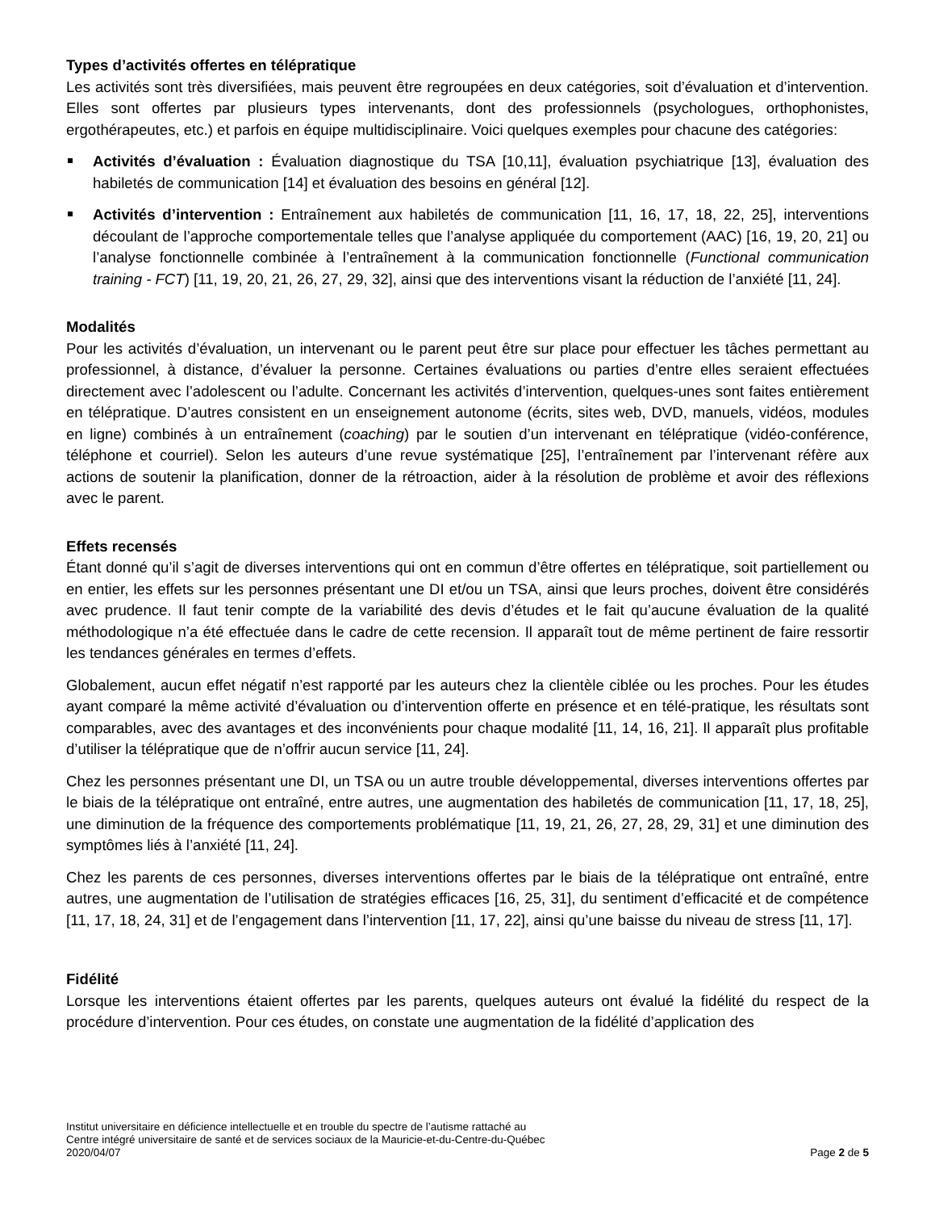Types d’activités offertes en télépratique
Les activités sont très diversifiées, mais peuvent être regroupées en deux catégories, soit d’évaluation et d’intervention. Elles sont offertes par plusieurs types intervenants, dont des professionnels (psychologues, orthophonistes, ergothérapeutes, etc.) et parfois en équipe multidisciplinaire. Voici quelques exemples pour chacune des catégories:
Activités d’évaluation : Évaluation diagnostique du TSA [10,11], évaluation psychiatrique [13], évaluation des habiletés de communication [14] et évaluation des besoins en général [12].
Activités d’intervention : Entraînement aux habiletés de communication [11, 16, 17, 18, 22, 25], interventions découlant de l’approche comportementale telles que l’analyse appliquée du comportement (AAC) [16, 19, 20, 21] ou l’analyse fonctionnelle combinée à l’entraînement à la communication fonctionnelle (Functional communication training - FCT) [11, 19, 20, 21, 26, 27, 29, 32], ainsi que des interventions visant la réduction de l’anxiété [11, 24].
Modalités
Pour les activités d’évaluation, un intervenant ou le parent peut être sur place pour effectuer les tâches permettant au professionnel, à distance, d’évaluer la personne. Certaines évaluations ou parties d’entre elles seraient effectuées directement avec l’adolescent ou l’adulte. Concernant les activités d’intervention, quelques-unes sont faites entièrement en télépratique. D’autres consistent en un enseignement autonome (écrits, sites web, DVD, manuels, vidéos, modules en ligne) combinés à un entraînement (coaching) par le soutien d’un intervenant en télépratique (vidéo-conférence, téléphone et courriel). Selon les auteurs d’une revue systématique [25], l’entraînement par l’intervenant réfère aux actions de soutenir la planification, donner de la rétroaction, aider à la résolution de problème et avoir des réflexions avec le parent.
Effets recensés
Étant donné qu’il s’agit de diverses interventions qui ont en commun d’être offertes en télépratique, soit partiellement ou en entier, les effets sur les personnes présentant une DI et/ou un TSA, ainsi que leurs proches, doivent être considérés avec prudence. Il faut tenir compte de la variabilité des devis d’études et le fait qu’aucune évaluation de la qualité méthodologique n’a été effectuée dans le cadre de cette recension. Il apparaît tout de même pertinent de faire ressortir les tendances générales en termes d’effets.
Globalement, aucun effet négatif n’est rapporté par les auteurs chez la clientèle ciblée ou les proches. Pour les études ayant comparé la même activité d’évaluation ou d’intervention offerte en présence et en télé-pratique, les résultats sont comparables, avec des avantages et des inconvénients pour chaque modalité [11, 14, 16, 21]. Il apparaît plus profitable d’utiliser la télépratique que de n’offrir aucun service [11, 24].
Chez les personnes présentant une DI, un TSA ou un autre trouble développemental, diverses interventions offertes par le biais de la télépratique ont entraîné, entre autres, une augmentation des habiletés de communication [11, 17, 18, 25], une diminution de la fréquence des comportements problématique [11, 19, 21, 26, 27, 28, 29, 31] et une diminution des symptômes liés à l’anxiété [11, 24].
Chez les parents de ces personnes, diverses interventions offertes par le biais de la télépratique ont entraîné, entre autres, une augmentation de l’utilisation de stratégies efficaces [16, 25, 31], du sentiment d’efficacité et de compétence [11, 17, 18, 24, 31] et de l’engagement dans l’intervention [11, 17, 22], ainsi qu’une baisse du niveau de stress [11, 17].
Fidélité
Lorsque les interventions étaient offertes par les parents, quelques auteurs ont évalué la fidélité du respect de la procédure d’intervention. Pour ces études, on constate une augmentation de la fidélité d’application des
Institut universitaire en déficience intellectuelle et en trouble du spectre de l’autisme rattaché au
Centre intégré universitaire de santé et de services sociaux de la Mauricie-et-du-Centre-du-Québec
2020/04/07 Page 2 de 5